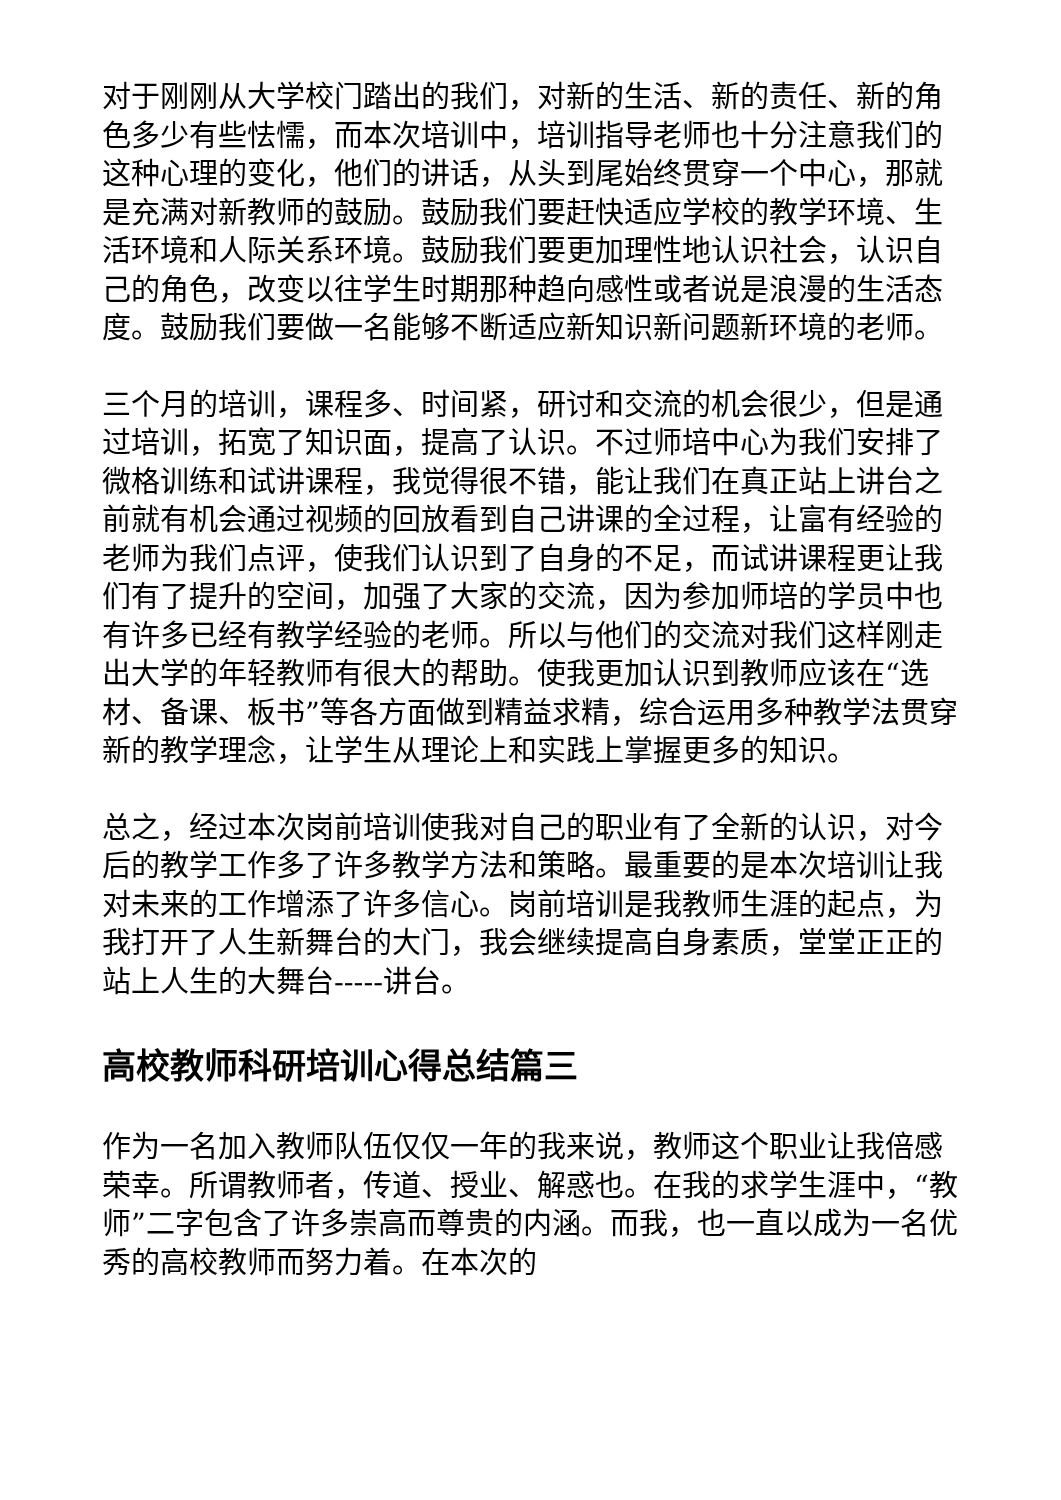对于刚刚从大学校门踏出的我们，对新的生活、新的责任、新的角色多少有些怯懦，而本次培训中，培训指导老师也十分注意我们的这种心理的变化，他们的讲话，从头到尾始终贯穿一个中心，那就是充满对新教师的鼓励。鼓励我们要赶快适应学校的教学环境、生活环境和人际关系环境。鼓励我们要更加理性地认识社会，认识自己的角色，改变以往学生时期那种趋向感性或者说是浪漫的生活态度。鼓励我们要做一名能够不断适应新知识新问题新环境的老师。
三个月的培训，课程多、时间紧，研讨和交流的机会很少，但是通过培训，拓宽了知识面，提高了认识。不过师培中心为我们安排了微格训练和试讲课程，我觉得很不错，能让我们在真正站上讲台之前就有机会通过视频的回放看到自己讲课的全过程，让富有经验的老师为我们点评，使我们认识到了自身的不足，而试讲课程更让我们有了提升的空间，加强了大家的交流，因为参加师培的学员中也有许多已经有教学经验的老师。所以与他们的交流对我们这样刚走出大学的年轻教师有很大的帮助。使我更加认识到教师应该在“选材、备课、板书”等各方面做到精益求精，综合运用多种教学法贯穿新的教学理念，让学生从理论上和实践上掌握更多的知识。
总之，经过本次岗前培训使我对自己的职业有了全新的认识，对今后的教学工作多了许多教学方法和策略。最重要的是本次培训让我对未来的工作增添了许多信心。岗前培训是我教师生涯的起点，为我打开了人生新舞台的大门，我会继续提高自身素质，堂堂正正的站上人生的大舞台-----讲台。
高校教师科研培训心得总结篇三
作为一名加入教师队伍仅仅一年的我来说，教师这个职业让我倍感荣幸。所谓教师者，传道、授业、解惑也。在我的求学生涯中，“教师”二字包含了许多崇高而尊贵的内涵。而我，也一直以成为一名优秀的高校教师而努力着。在本次的